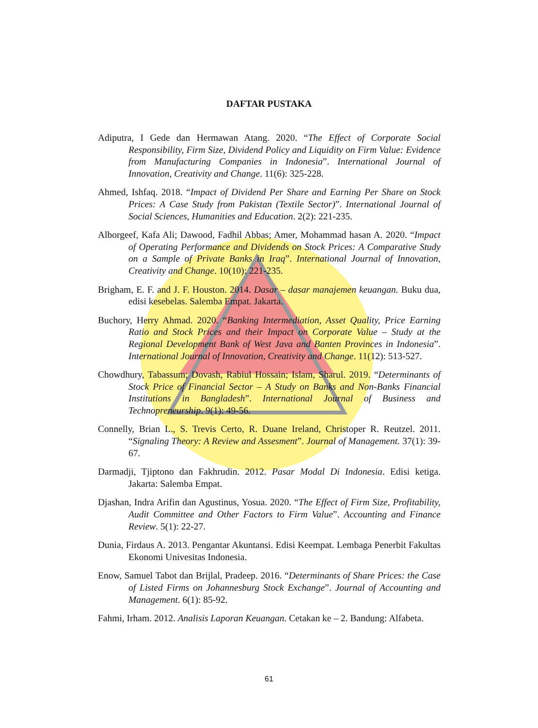DAFTAR PUSTAKA
Adiputra, I Gede dan Hermawan Atang. 2020. “The Effect of Corporate Social Responsibility, Firm Size, Dividend Policy and Liquidity on Firm Value: Evidence from Manufacturing Companies in Indonesia”. International Journal of Innovation, Creativity and Change. 11(6): 325-228.
Ahmed, Ishfaq. 2018. “Impact of Dividend Per Share and Earning Per Share on Stock Prices: A Case Study from Pakistan (Textile Sector)”. International Journal of Social Sciences, Humanities and Education. 2(2): 221-235.
Alborgeef, Kafa Ali; Dawood, Fadhil Abbas; Amer, Mohammad hasan A. 2020. “Impact of Operating Performance and Dividends on Stock Prices: A Comparative Study on a Sample of Private Banks in Iraq”. International Journal of Innovation, Creativity and Change. 10(10): 221-235.
Brigham, E. F. and J. F. Houston. 2014. Dasar – dasar manajemen keuangan. Buku dua, edisi kesebelas. Salemba Empat. Jakarta.
Buchory, Herry Ahmad. 2020. “Banking Intermediation, Asset Quality, Price Earning Ratio and Stock Prices and their Impact on Corporate Value – Study at the Regional Development Bank of West Java and Banten Provinces in Indonesia”. International Journal of Innovation, Creativity and Change. 11(12): 513-527.
Chowdhury, Tabassum; Dovash, Rabiul Hossain; Islam, Sharul. 2019. “Determinants of Stock Price of Financial Sector – A Study on Banks and Non-Banks Financial Institutions in Bangladesh”. International Journal of Business and Technopreneurship. 9(1): 49-56.
Connelly, Brian L., S. Trevis Certo, R. Duane Ireland, Christoper R. Reutzel. 2011. “Signaling Theory: A Review and Assesment”. Journal of Management. 37(1): 39-67.
Darmadji, Tjiptono dan Fakhrudin. 2012. Pasar Modal Di Indonesia. Edisi ketiga. Jakarta: Salemba Empat.
Djashan, Indra Arifin dan Agustinus, Yosua. 2020. “The Effect of Firm Size, Profitability, Audit Committee and Other Factors to Firm Value”. Accounting and Finance Review. 5(1): 22-27.
Dunia, Firdaus A. 2013. Pengantar Akuntansi. Edisi Keempat. Lembaga Penerbit Fakultas Ekonomi Univesitas Indonesia.
Enow, Samuel Tabot dan Brijlal, Pradeep. 2016. “Determinants of Share Prices: the Case of Listed Firms on Johannesburg Stock Exchange”. Journal of Accounting and Management. 6(1): 85-92.
Fahmi, Irham. 2012. Analisis Laporan Keuangan. Cetakan ke – 2. Bandung: Alfabeta.
61